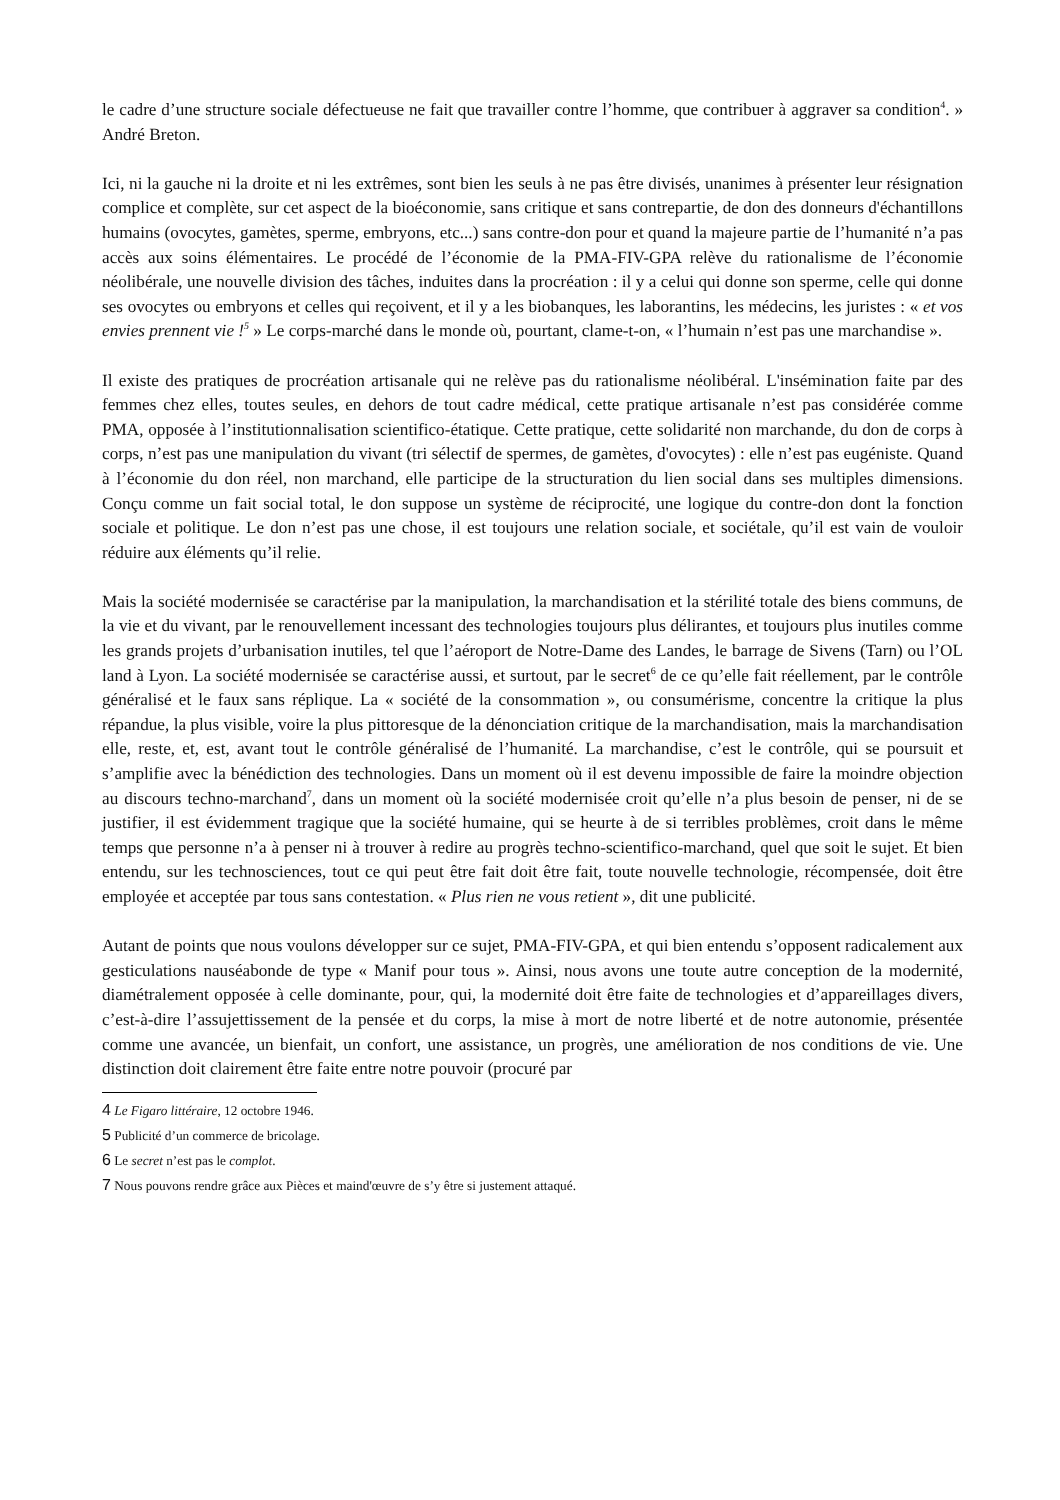le cadre d’une structure sociale défectueuse ne fait que travailler contre l’homme, que contribuer à aggraver sa condition<sup>4</sup>. » André Breton.
Ici, ni la gauche ni la droite et ni les extrêmes, sont bien les seuls à ne pas être divisés, unanimes à présenter leur résignation complice et complète, sur cet aspect de la bioéconomie, sans critique et sans contrepartie, de don des donneurs d'échantillons humains (ovocytes, gamètes, sperme, embryons, etc...) sans contre-don pour et quand la majeure partie de l’humanité n’a pas accès aux soins élémentaires. Le procédé de l’économie de la PMA-FIV-GPA relève du rationalisme de l’économie néolibérale, une nouvelle division des tâches, induites dans la procréation : il y a celui qui donne son sperme, celle qui donne ses ovocytes ou embryons et celles qui reçoivent, et il y a les biobanques, les laborantins, les médecins, les juristes : « et vos envies prennent vie !<sup>5</sup> » Le corps-marché dans le monde où, pourtant, clame-t-on, « l’humain n’est pas une marchandise ».
Il existe des pratiques de procréation artisanale qui ne relève pas du rationalisme néolibéral. L'insémination faite par des femmes chez elles, toutes seules, en dehors de tout cadre médical, cette pratique artisanale n’est pas considérée comme PMA, opposée à l’institutionnalisation scientifico-étatique. Cette pratique, cette solidarité non marchande, du don de corps à corps, n’est pas une manipulation du vivant (tri sélectif de spermes, de gamètes, d'ovocytes) : elle n’est pas eugéniste. Quand à l’économie du don réel, non marchand, elle participe de la structuration du lien social dans ses multiples dimensions. Conçu comme un fait social total, le don suppose un système de réciprocité, une logique du contre-don dont la fonction sociale et politique. Le don n’est pas une chose, il est toujours une relation sociale, et sociétale, qu’il est vain de vouloir réduire aux éléments qu’il relie.
Mais la société modernisée se caractérise par la manipulation, la marchandisation et la stérilité totale des biens communs, de la vie et du vivant, par le renouvellement incessant des technologies toujours plus délirantes, et toujours plus inutiles comme les grands projets d’urbanisation inutiles, tel que l’aéroport de Notre-Dame des Landes, le barrage de Sivens (Tarn) ou l’OL land à Lyon. La société modernisée se caractérise aussi, et surtout, par le secret<sup>6</sup> de ce qu’elle fait réellement, par le contrôle généralisé et le faux sans réplique. La « société de la consommation », ou consumérisme, concentre la critique la plus répandue, la plus visible, voire la plus pittoresque de la dénonciation critique de la marchandisation, mais la marchandisation elle, reste, et, est, avant tout le contrôle généralisé de l’humanité. La marchandise, c’est le contrôle, qui se poursuit et s’amplifie avec la bénédiction des technologies. Dans un moment où il est devenu impossible de faire la moindre objection au discours techno-marchand<sup>7</sup>, dans un moment où la société modernisée croit qu’elle n’a plus besoin de penser, ni de se justifier, il est évidemment tragique que la société humaine, qui se heurte à de si terribles problèmes, croit dans le même temps que personne n’a à penser ni à trouver à redire au progrès techno-scientifico-marchand, quel que soit le sujet. Et bien entendu, sur les technosciences, tout ce qui peut être fait doit être fait, toute nouvelle technologie, récompensée, doit être employée et acceptée par tous sans contestation. « Plus rien ne vous retient », dit une publicité.
Autant de points que nous voulons développer sur ce sujet, PMA-FIV-GPA, et qui bien entendu s’opposent radicalement aux gesticulations nauséabonde de type « Manif pour tous ». Ainsi, nous avons une toute autre conception de la modernité, diamétralement opposée à celle dominante, pour, qui, la modernité doit être faite de technologies et d’appareillages divers, c’est-à-dire l’assujettissement de la pensée et du corps, la mise à mort de notre liberté et de notre autonomie, présentée comme une avancée, un bienfait, un confort, une assistance, un progrès, une amélioration de nos conditions de vie. Une distinction doit clairement être faite entre notre pouvoir (procuré par
4 Le Figaro littéraire, 12 octobre 1946.
5 Publicité d’un commerce de bricolage.
6 Le secret n’est pas le complot.
7 Nous pouvons rendre grâce aux Pièces et maind'œuvre de s’y être si justement attaqué.